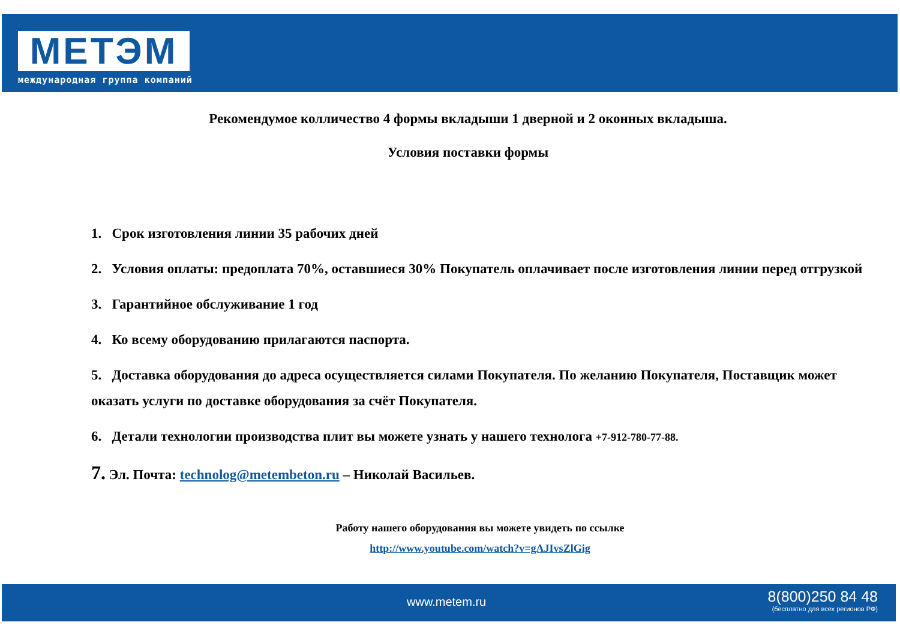МЕТЭМ
международная группа компаний
Рекомендумое колличество 4 формы вкладыши 1 дверной и 2 оконных вкладыша.
Условия поставки формы
1. Срок изготовления линии 35 рабочих дней
2. Условия оплаты: предоплата 70%, оставшиеся 30% Покупатель оплачивает после изготовления линии перед отгрузкой
3. Гарантийное обслуживание 1 год
4. Ко всему оборудованию прилагаются паспорта.
5. Доставка оборудования до адреса осуществляется силами Покупателя. По желанию Покупателя, Поставщик может оказать услуги по доставке оборудования за счёт Покупателя.
6. Детали технологии производства плит вы можете узнать у нашего технолога +7-912-780-77-88.
7. Эл. Почта: technolog@metembeton.ru – Николай Васильев.
Работу нашего оборудования вы можете увидеть по ссылке
http://www.youtube.com/watch?v=gAJIvsZlGig
www.metem.ru
8(800)250 84 48
(бесплатно для всех регионов РФ)